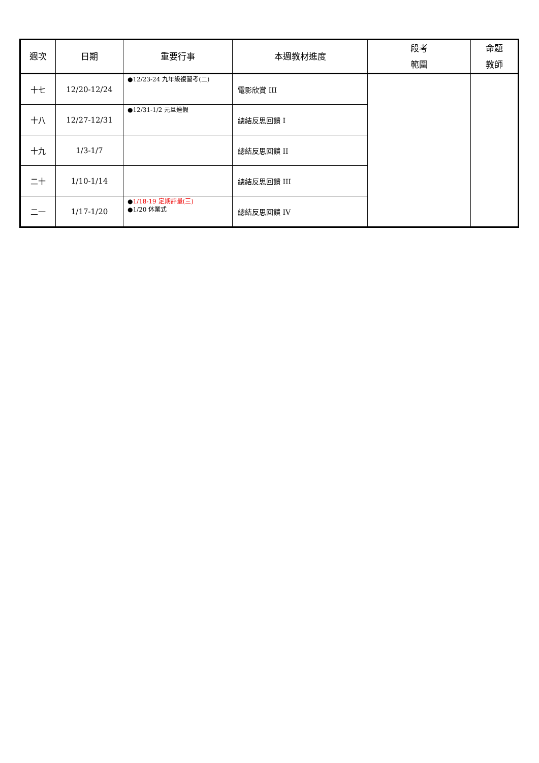| 週次 | 日期 | 重要行事 | 本週教材進度 | 段考 範圍 | 命題 教師 |
| --- | --- | --- | --- | --- | --- |
| 十七 | 12/20-12/24 | ●12/23-24 九年級複習考(二) | 電影欣賞 III | | |
| 十八 | 12/27-12/31 | ●12/31-1/2 元旦連假 | 總結反思回饋 I | | |
| 十九 | 1/3-1/7 | | 總結反思回饋 II | | |
| 二十 | 1/10-1/14 | | 總結反思回饋 III | | |
| 二一 | 1/17-1/20 | ● 1/18-19 定期評量(三) ●1/20 休業式 | 總結反思回饋 IV | | |